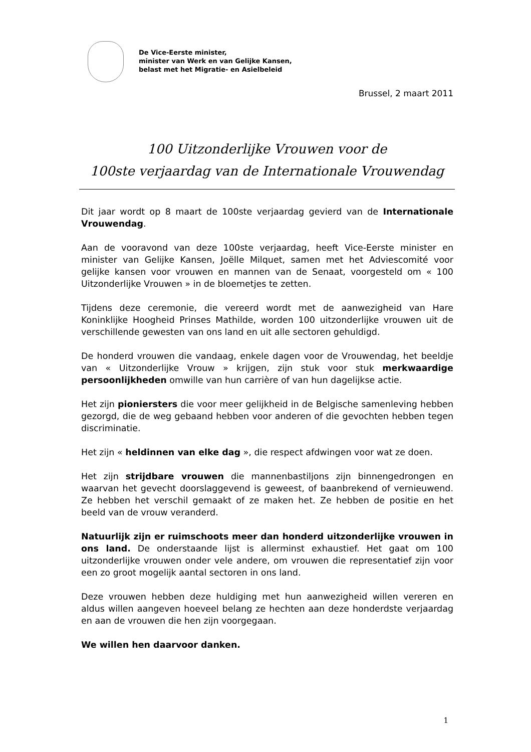De Vice-Eerste minister,
minister van Werk en van Gelijke Kansen,
belast met het Migratie- en Asielbeleid
Brussel, 2 maart 2011
100 Uitzonderlijke Vrouwen voor de
100ste verjaardag van de Internationale Vrouwendag
Dit jaar wordt op 8 maart de 100ste verjaardag gevierd van de Internationale Vrouwendag.
Aan de vooravond van deze 100ste verjaardag, heeft Vice-Eerste minister en minister van Gelijke Kansen, Joëlle Milquet, samen met het Adviescomité voor gelijke kansen voor vrouwen en mannen van de Senaat, voorgesteld om « 100 Uitzonderlijke Vrouwen » in de bloemetjes te zetten.
Tijdens deze ceremonie, die vereerd wordt met de aanwezigheid van Hare Koninklijke Hoogheid Prinses Mathilde, worden 100 uitzonderlijke vrouwen uit de verschillende gewesten van ons land en uit alle sectoren gehuldigd.
De honderd vrouwen die vandaag, enkele dagen voor de Vrouwendag, het beeldje van « Uitzonderlijke Vrouw » krijgen, zijn stuk voor stuk merkwaardige persoonlijkheden omwille van hun carrière of van hun dagelijkse actie.
Het zijn pioniersters die voor meer gelijkheid in de Belgische samenleving hebben gezorgd, die de weg gebaand hebben voor anderen of die gevochten hebben tegen discriminatie.
Het zijn « heldinnen van elke dag », die respect afdwingen voor wat ze doen.
Het zijn strijdbare vrouwen die mannenbastiljons zijn binnengedrongen en waarvan het gevecht doorslaggevend is geweest, of baanbrekend of vernieuwend. Ze hebben het verschil gemaakt of ze maken het. Ze hebben de positie en het beeld van de vrouw veranderd.
Natuurlijk zijn er ruimschoots meer dan honderd uitzonderlijke vrouwen in ons land. De onderstaande lijst is allerminst exhaustief. Het gaat om 100 uitzonderlijke vrouwen onder vele andere, om vrouwen die representatief zijn voor een zo groot mogelijk aantal sectoren in ons land.
Deze vrouwen hebben deze huldiging met hun aanwezigheid willen vereren en aldus willen aangeven hoeveel belang ze hechten aan deze honderdste verjaardag en aan de vrouwen die hen zijn voorgegaan.
We willen hen daarvoor danken.
1